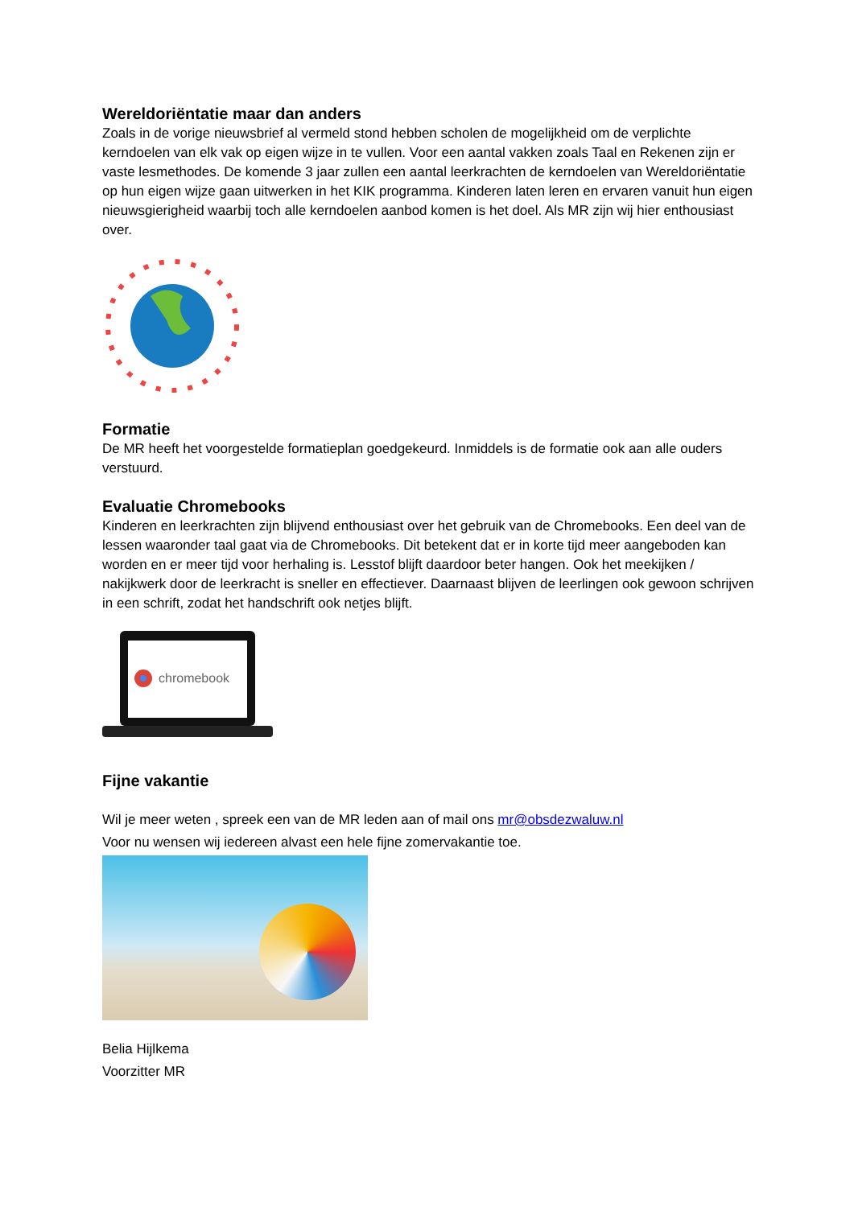Wereldoriëntatie maar dan anders
Zoals in de vorige nieuwsbrief al vermeld stond hebben scholen de mogelijkheid om de verplichte kerndoelen van elk vak op eigen wijze in te vullen. Voor een aantal vakken zoals Taal en Rekenen zijn er vaste lesmethodes. De komende 3 jaar zullen een aantal leerkrachten de kerndoelen van Wereldoriëntatie op hun eigen wijze gaan uitwerken in het KIK programma. Kinderen laten leren en ervaren vanuit hun eigen nieuwsgierigheid waarbij toch alle kerndoelen aanbod komen is het doel. Als MR zijn wij hier enthousiast over.
Formatie
De MR heeft het voorgestelde formatieplan goedgekeurd. Inmiddels is de formatie ook aan alle ouders verstuurd.
Evaluatie Chromebooks
Kinderen en leerkrachten zijn blijvend enthousiast over het gebruik van de Chromebooks. Een deel van de lessen waaronder taal gaat via de Chromebooks. Dit betekent dat er in korte tijd meer aangeboden kan worden en er meer tijd voor herhaling is. Lesstof blijft daardoor beter hangen. Ook het meekijken / nakijkwerk door de leerkracht is sneller en effectiever. Daarnaast blijven de leerlingen ook gewoon schrijven in een schrift, zodat het handschrift ook netjes blijft.
chromebook
Fijne vakantie
Wil je meer weten , spreek een van de MR leden aan of mail ons mr@obsdezwaluw.nl
Voor nu wensen wij iedereen alvast een hele fijne zomervakantie toe.
Belia Hijlkema
Voorzitter MR